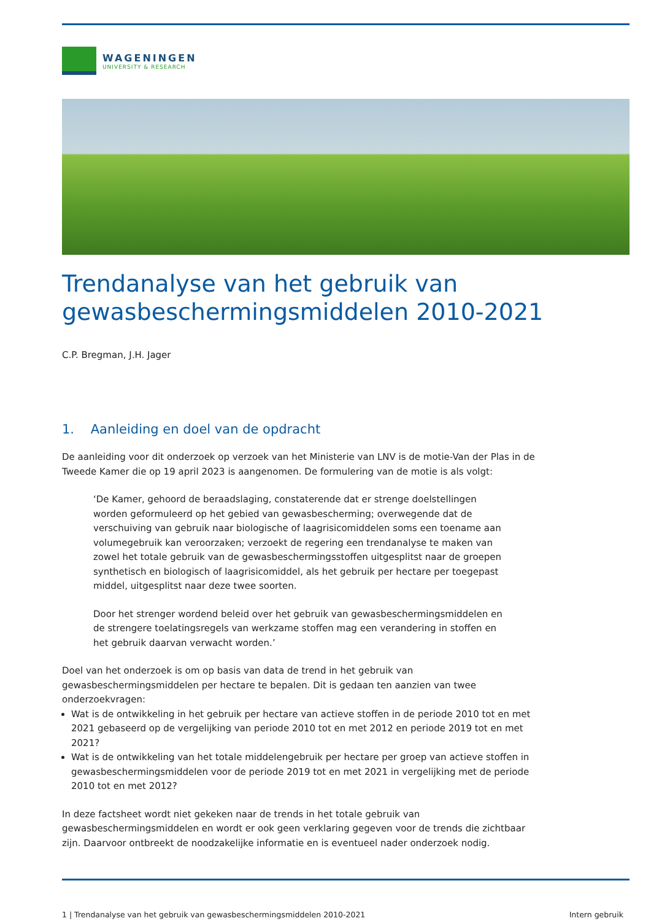WAGENINGEN
UNIVERSITY & RESEARCH
Trendanalyse van het gebruik van gewasbeschermingsmiddelen 2010-2021
C.P. Bregman, J.H. Jager
1. Aanleiding en doel van de opdracht
De aanleiding voor dit onderzoek op verzoek van het Ministerie van LNV is de motie-Van der Plas in de Tweede Kamer die op 19 april 2023 is aangenomen. De formulering van de motie is als volgt:
‘De Kamer, gehoord de beraadslaging, constaterende dat er strenge doelstellingen worden geformuleerd op het gebied van gewasbescherming; overwegende dat de verschuiving van gebruik naar biologische of laagrisicomiddelen soms een toename aan volumegebruik kan veroorzaken; verzoekt de regering een trendanalyse te maken van zowel het totale gebruik van de gewasbeschermingsstoffen uitgesplitst naar de groepen synthetisch en biologisch of laagrisicomiddel, als het gebruik per hectare per toegepast middel, uitgesplitst naar deze twee soorten.
Door het strenger wordend beleid over het gebruik van gewasbeschermingsmiddelen en de strengere toelatingsregels van werkzame stoffen mag een verandering in stoffen en het gebruik daarvan verwacht worden.’
Doel van het onderzoek is om op basis van data de trend in het gebruik van gewasbeschermingsmiddelen per hectare te bepalen. Dit is gedaan ten aanzien van twee onderzoekvragen:
Wat is de ontwikkeling in het gebruik per hectare van actieve stoffen in de periode 2010 tot en met 2021 gebaseerd op de vergelijking van periode 2010 tot en met 2012 en periode 2019 tot en met 2021?
Wat is de ontwikkeling van het totale middelengebruik per hectare per groep van actieve stoffen in gewasbeschermingsmiddelen voor de periode 2019 tot en met 2021 in vergelijking met de periode 2010 tot en met 2012?
In deze factsheet wordt niet gekeken naar de trends in het totale gebruik van gewasbeschermingsmiddelen en wordt er ook geen verklaring gegeven voor de trends die zichtbaar zijn. Daarvoor ontbreekt de noodzakelijke informatie en is eventueel nader onderzoek nodig.
1 | Trendanalyse van het gebruik van gewasbeschermingsmiddelen 2010-2021 Intern gebruik